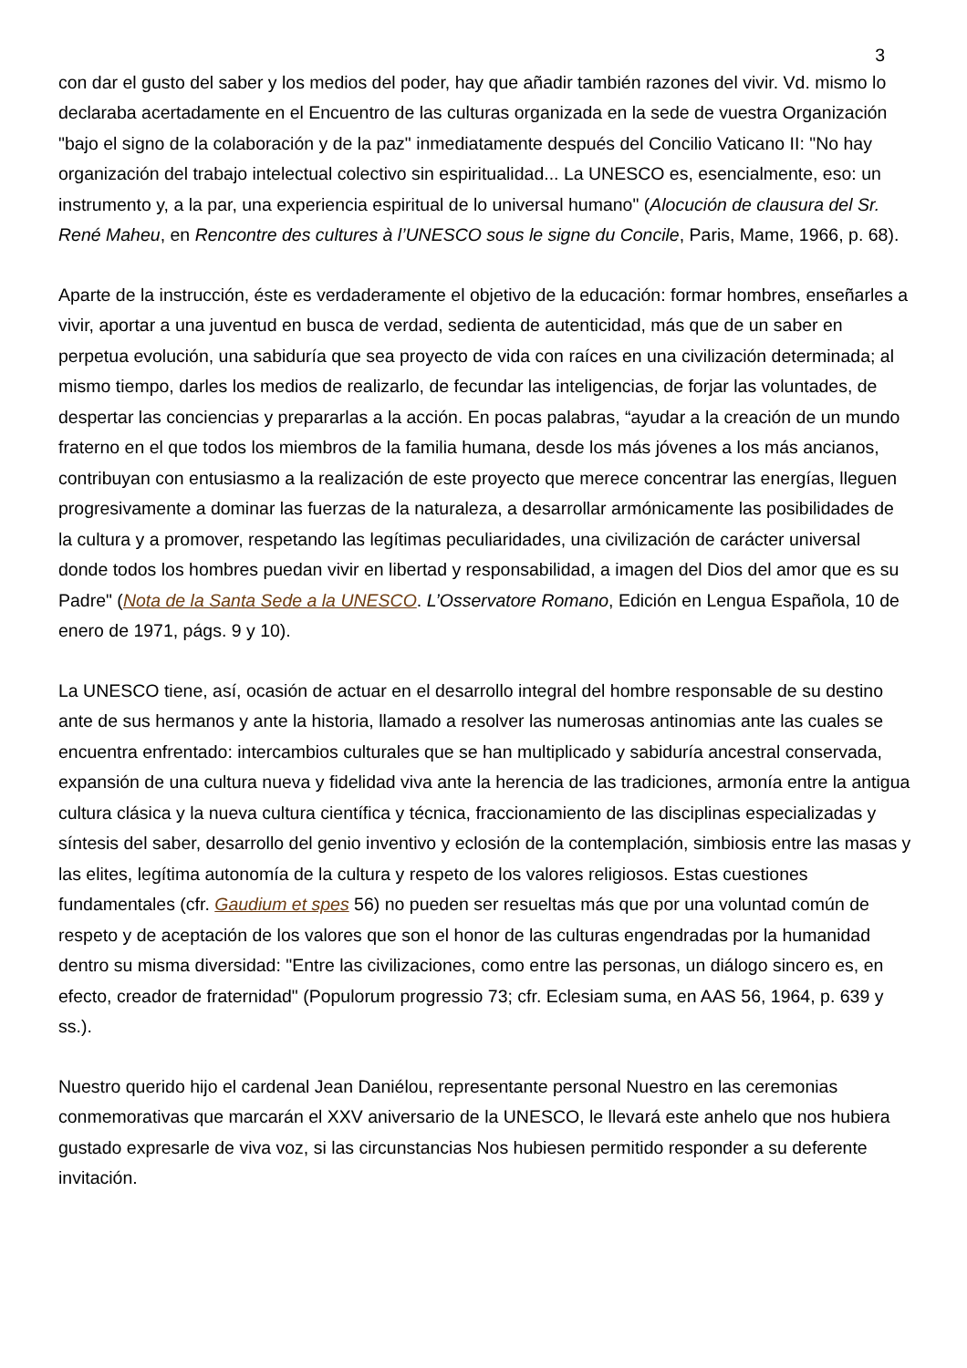3
con dar el gusto del saber y los medios del poder, hay que añadir también razones del vivir. Vd. mismo lo declaraba acertadamente en el Encuentro de las culturas organizada en la sede de vuestra Organización "bajo el signo de la colaboración y de la paz" inmediatamente después del Concilio Vaticano II: "No hay organización del trabajo intelectual colectivo sin espiritualidad... La UNESCO es, esencialmente, eso: un instrumento y, a la par, una experiencia espiritual de lo universal humano" (Alocución de clausura del Sr. René Maheu, en Rencontre des cultures à l’UNESCO sous le signe du Concile, Paris, Mame, 1966, p. 68).
Aparte de la instrucción, éste es verdaderamente el objetivo de la educación: formar hombres, enseñarles a vivir, aportar a una juventud en busca de verdad, sedienta de autenticidad, más que de un saber en perpetua evolución, una sabiduría que sea proyecto de vida con raíces en una civilización determinada; al mismo tiempo, darles los medios de realizarlo, de fecundar las inteligencias, de forjar las voluntades, de despertar las conciencias y prepararlas a la acción. En pocas palabras, “ayudar a la creación de un mundo fraterno en el que todos los miembros de la familia humana, desde los más jóvenes a los más ancianos, contribuyan con entusiasmo a la realización de este proyecto que merece concentrar las energías, lleguen progresivamente a dominar las fuerzas de la naturaleza, a desarrollar armónicamente las posibilidades de la cultura y a promover, respetando las legítimas peculiaridades, una civilización de carácter universal donde todos los hombres puedan vivir en libertad y responsabilidad, a imagen del Dios del amor que es su Padre" (Nota de la Santa Sede a la UNESCO. L’Osservatore Romano, Edición en Lengua Española, 10 de enero de 1971, págs. 9 y 10).
La UNESCO tiene, así, ocasión de actuar en el desarrollo integral del hombre responsable de su destino ante de sus hermanos y ante la historia, llamado a resolver las numerosas antinomias ante las cuales se encuentra enfrentado: intercambios culturales que se han multiplicado y sabiduría ancestral conservada, expansión de una cultura nueva y fidelidad viva ante la herencia de las tradiciones, armonía entre la antigua cultura clásica y la nueva cultura científica y técnica, fraccionamiento de las disciplinas especializadas y síntesis del saber, desarrollo del genio inventivo y eclosión de la contemplación, simbiosis entre las masas y las elites, legítima autonomía de la cultura y respeto de los valores religiosos. Estas cuestiones fundamentales (cfr. Gaudium et spes 56) no pueden ser resueltas más que por una voluntad común de respeto y de aceptación de los valores que son el honor de las culturas engendradas por la humanidad dentro su misma diversidad: "Entre las civilizaciones, como entre las personas, un diálogo sincero es, en efecto, creador de fraternidad" (Populorum progressio 73; cfr. Eclesiam suma, en AAS 56, 1964, p. 639 y ss.).
Nuestro querido hijo el cardenal Jean Daniélou, representante personal Nuestro en las ceremonias conmemorativas que marcarán el XXV aniversario de la UNESCO, le llevará este anhelo que nos hubiera gustado expresarle de viva voz, si las circunstancias Nos hubiesen permitido responder a su deferente invitación.